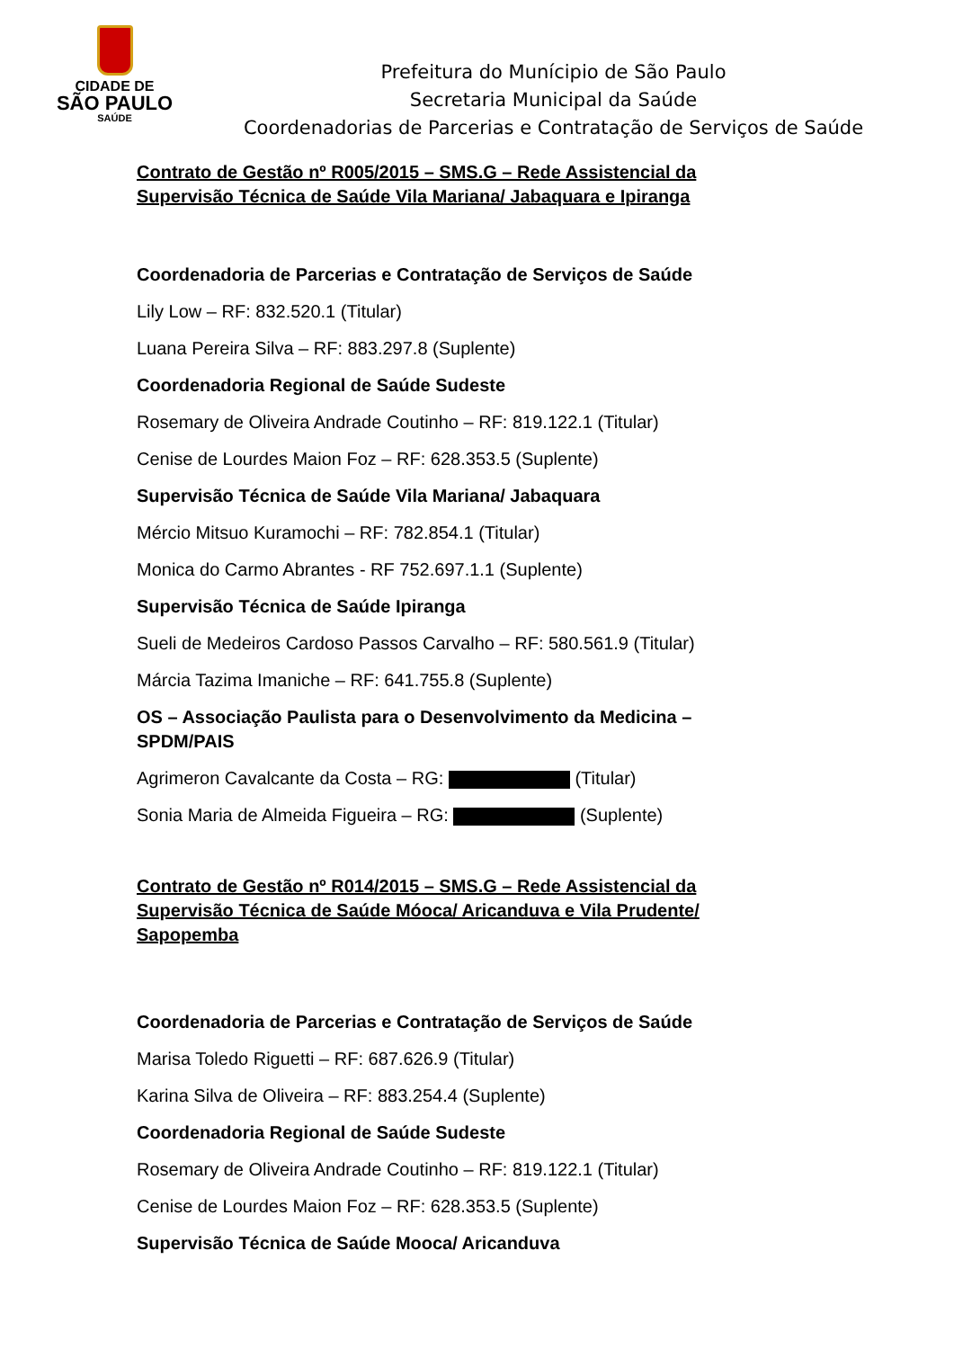CIDADE DE
SÃO PAULO
SAÚDE
Prefeitura do Munícipio de São Paulo
Secretaria Municipal da Saúde
Coordenadorias de Parcerias e Contratação de Serviços de Saúde
Contrato de Gestão nº R005/2015 – SMS.G – Rede Assistencial da Supervisão Técnica de Saúde Vila Mariana/ Jabaquara e Ipiranga
Coordenadoria de Parcerias e Contratação de Serviços de Saúde
Lily Low – RF: 832.520.1 (Titular)
Luana Pereira Silva – RF: 883.297.8 (Suplente)
Coordenadoria Regional de Saúde Sudeste
Rosemary de Oliveira Andrade Coutinho – RF: 819.122.1 (Titular)
Cenise de Lourdes Maion Foz – RF: 628.353.5 (Suplente)
Supervisão Técnica de Saúde Vila Mariana/ Jabaquara
Mércio Mitsuo Kuramochi – RF: 782.854.1 (Titular)
Monica do Carmo Abrantes - RF 752.697.1.1 (Suplente)
Supervisão Técnica de Saúde Ipiranga
Sueli de Medeiros Cardoso Passos Carvalho – RF: 580.561.9 (Titular)
Márcia Tazima Imaniche – RF: 641.755.8 (Suplente)
OS – Associação Paulista para o Desenvolvimento da Medicina – SPDM/PAIS
Agrimeron Cavalcante da Costa – RG: (Titular)
Sonia Maria de Almeida Figueira – RG: (Suplente)
Contrato de Gestão nº R014/2015 – SMS.G – Rede Assistencial da Supervisão Técnica de Saúde Móoca/ Aricanduva e Vila Prudente/ Sapopemba
Coordenadoria de Parcerias e Contratação de Serviços de Saúde
Marisa Toledo Riguetti – RF: 687.626.9 (Titular)
Karina Silva de Oliveira – RF: 883.254.4 (Suplente)
Coordenadoria Regional de Saúde Sudeste
Rosemary de Oliveira Andrade Coutinho – RF: 819.122.1 (Titular)
Cenise de Lourdes Maion Foz – RF: 628.353.5 (Suplente)
Supervisão Técnica de Saúde Mooca/ Aricanduva